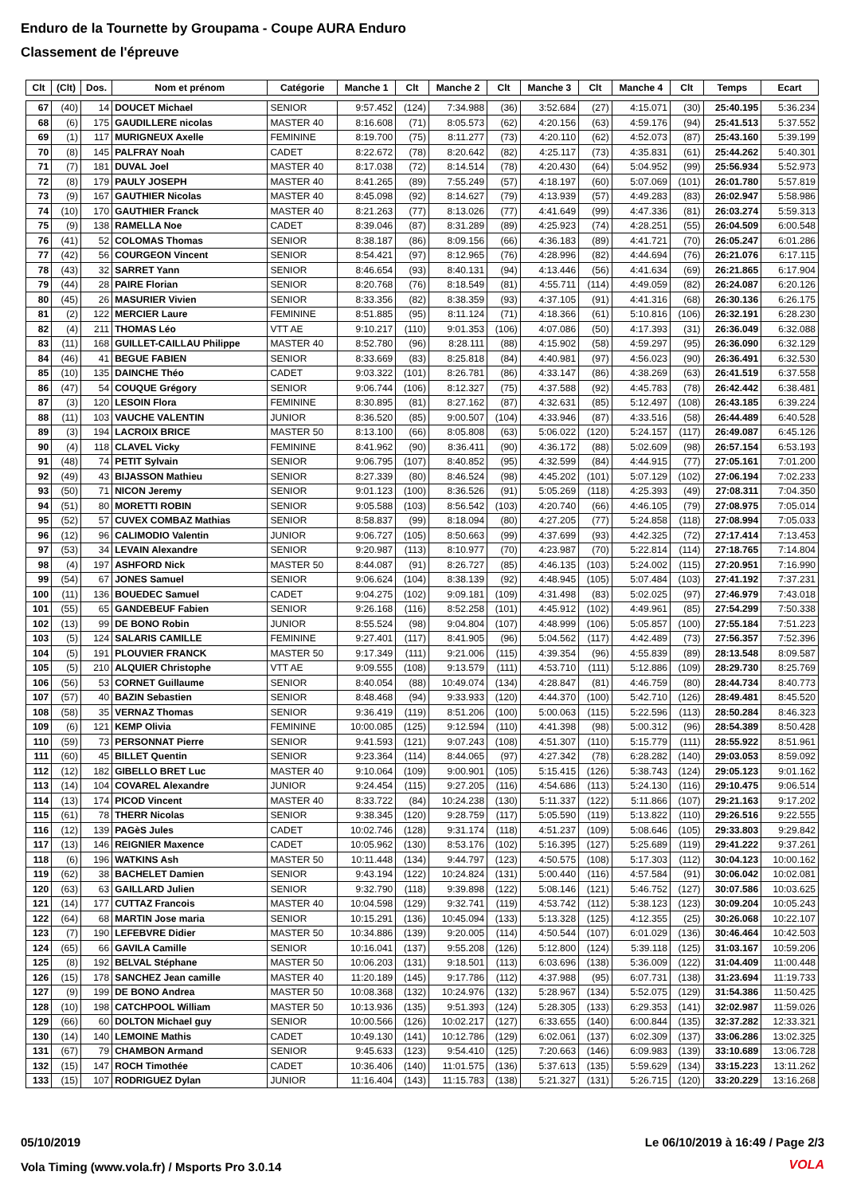Enduro de la Tournette by Groupama - Coupe AURA Enduro
Classement de l'épreuve
| Clt | (Clt) | Dos. | Nom et prénom | Catégorie | Manche 1 | Clt | Manche 2 | Clt | Manche 3 | Clt | Manche 4 | Clt | Temps | Ecart |
| --- | --- | --- | --- | --- | --- | --- | --- | --- | --- | --- | --- | --- | --- | --- |
| 67 | (40) | 14 | DOUCET Michael | SENIOR | 9:57.452 | (124) | 7:34.988 | (36) | 3:52.684 | (27) | 4:15.071 | (30) | 25:40.195 | 5:36.234 |
| 68 | (6) | 175 | GAUDILLERE nicolas | MASTER 40 | 8:16.608 | (71) | 8:05.573 | (62) | 4:20.156 | (63) | 4:59.176 | (94) | 25:41.513 | 5:37.552 |
| 69 | (1) | 117 | MURIGNEUX Axelle | FEMININE | 8:19.700 | (75) | 8:11.277 | (73) | 4:20.110 | (62) | 4:52.073 | (87) | 25:43.160 | 5:39.199 |
| 70 | (8) | 145 | PALFRAY Noah | CADET | 8:22.672 | (78) | 8:20.642 | (82) | 4:25.117 | (73) | 4:35.831 | (61) | 25:44.262 | 5:40.301 |
| 71 | (7) | 181 | DUVAL Joel | MASTER 40 | 8:17.038 | (72) | 8:14.514 | (78) | 4:20.430 | (64) | 5:04.952 | (99) | 25:56.934 | 5:52.973 |
| 72 | (8) | 179 | PAULY JOSEPH | MASTER 40 | 8:41.265 | (89) | 7:55.249 | (57) | 4:18.197 | (60) | 5:07.069 | (101) | 26:01.780 | 5:57.819 |
| 73 | (9) | 167 | GAUTHIER Nicolas | MASTER 40 | 8:45.098 | (92) | 8:14.627 | (79) | 4:13.939 | (57) | 4:49.283 | (83) | 26:02.947 | 5:58.986 |
| 74 | (10) | 170 | GAUTHIER Franck | MASTER 40 | 8:21.263 | (77) | 8:13.026 | (77) | 4:41.649 | (99) | 4:47.336 | (81) | 26:03.274 | 5:59.313 |
| 75 | (9) | 138 | RAMELLA Noe | CADET | 8:39.046 | (87) | 8:31.289 | (89) | 4:25.923 | (74) | 4:28.251 | (55) | 26:04.509 | 6:00.548 |
| 76 | (41) | 52 | COLOMAS Thomas | SENIOR | 8:38.187 | (86) | 8:09.156 | (66) | 4:36.183 | (89) | 4:41.721 | (70) | 26:05.247 | 6:01.286 |
| 77 | (42) | 56 | COURGEON Vincent | SENIOR | 8:54.421 | (97) | 8:12.965 | (76) | 4:28.996 | (82) | 4:44.694 | (76) | 26:21.076 | 6:17.115 |
| 78 | (43) | 32 | SARRET Yann | SENIOR | 8:46.654 | (93) | 8:40.131 | (94) | 4:13.446 | (56) | 4:41.634 | (69) | 26:21.865 | 6:17.904 |
| 79 | (44) | 28 | PAIRE Florian | SENIOR | 8:20.768 | (76) | 8:18.549 | (81) | 4:55.711 | (114) | 4:49.059 | (82) | 26:24.087 | 6:20.126 |
| 80 | (45) | 26 | MASURIER Vivien | SENIOR | 8:33.356 | (82) | 8:38.359 | (93) | 4:37.105 | (91) | 4:41.316 | (68) | 26:30.136 | 6:26.175 |
| 81 | (2) | 122 | MERCIER Laure | FEMININE | 8:51.885 | (95) | 8:11.124 | (71) | 4:18.366 | (61) | 5:10.816 | (106) | 26:32.191 | 6:28.230 |
| 82 | (4) | 211 | THOMAS Léo | VTT AE | 9:10.217 | (110) | 9:01.353 | (106) | 4:07.086 | (50) | 4:17.393 | (31) | 26:36.049 | 6:32.088 |
| 83 | (11) | 168 | GUILLET-CAILLAU Philippe | MASTER 40 | 8:52.780 | (96) | 8:28.111 | (88) | 4:15.902 | (58) | 4:59.297 | (95) | 26:36.090 | 6:32.129 |
| 84 | (46) | 41 | BEGUE FABIEN | SENIOR | 8:33.669 | (83) | 8:25.818 | (84) | 4:40.981 | (97) | 4:56.023 | (90) | 26:36.491 | 6:32.530 |
| 85 | (10) | 135 | DAINCHE Théo | CADET | 9:03.322 | (101) | 8:26.781 | (86) | 4:33.147 | (86) | 4:38.269 | (63) | 26:41.519 | 6:37.558 |
| 86 | (47) | 54 | COUQUE Grégory | SENIOR | 9:06.744 | (106) | 8:12.327 | (75) | 4:37.588 | (92) | 4:45.783 | (78) | 26:42.442 | 6:38.481 |
| 87 | (3) | 120 | LESOIN Flora | FEMININE | 8:30.895 | (81) | 8:27.162 | (87) | 4:32.631 | (85) | 5:12.497 | (108) | 26:43.185 | 6:39.224 |
| 88 | (11) | 103 | VAUCHE VALENTIN | JUNIOR | 8:36.520 | (85) | 9:00.507 | (104) | 4:33.946 | (87) | 4:33.516 | (58) | 26:44.489 | 6:40.528 |
| 89 | (3) | 194 | LACROIX BRICE | MASTER 50 | 8:13.100 | (66) | 8:05.808 | (63) | 5:06.022 | (120) | 5:24.157 | (117) | 26:49.087 | 6:45.126 |
| 90 | (4) | 118 | CLAVEL Vicky | FEMININE | 8:41.962 | (90) | 8:36.411 | (90) | 4:36.172 | (88) | 5:02.609 | (98) | 26:57.154 | 6:53.193 |
| 91 | (48) | 74 | PETIT Sylvain | SENIOR | 9:06.795 | (107) | 8:40.852 | (95) | 4:32.599 | (84) | 4:44.915 | (77) | 27:05.161 | 7:01.200 |
| 92 | (49) | 43 | BIJASSON Mathieu | SENIOR | 8:27.339 | (80) | 8:46.524 | (98) | 4:45.202 | (101) | 5:07.129 | (102) | 27:06.194 | 7:02.233 |
| 93 | (50) | 71 | NICON Jeremy | SENIOR | 9:01.123 | (100) | 8:36.526 | (91) | 5:05.269 | (118) | 4:25.393 | (49) | 27:08.311 | 7:04.350 |
| 94 | (51) | 80 | MORETTI ROBIN | SENIOR | 9:05.588 | (103) | 8:56.542 | (103) | 4:20.740 | (66) | 4:46.105 | (79) | 27:08.975 | 7:05.014 |
| 95 | (52) | 57 | CUVEX COMBAZ Mathias | SENIOR | 8:58.837 | (99) | 8:18.094 | (80) | 4:27.205 | (77) | 5:24.858 | (118) | 27:08.994 | 7:05.033 |
| 96 | (12) | 96 | CALIMODIO Valentin | JUNIOR | 9:06.727 | (105) | 8:50.663 | (99) | 4:37.699 | (93) | 4:42.325 | (72) | 27:17.414 | 7:13.453 |
| 97 | (53) | 34 | LEVAIN Alexandre | SENIOR | 9:20.987 | (113) | 8:10.977 | (70) | 4:23.987 | (70) | 5:22.814 | (114) | 27:18.765 | 7:14.804 |
| 98 | (4) | 197 | ASHFORD Nick | MASTER 50 | 8:44.087 | (91) | 8:26.727 | (85) | 4:46.135 | (103) | 5:24.002 | (115) | 27:20.951 | 7:16.990 |
| 99 | (54) | 67 | JONES Samuel | SENIOR | 9:06.624 | (104) | 8:38.139 | (92) | 4:48.945 | (105) | 5:07.484 | (103) | 27:41.192 | 7:37.231 |
| 100 | (11) | 136 | BOUEDEC Samuel | CADET | 9:04.275 | (102) | 9:09.181 | (109) | 4:31.498 | (83) | 5:02.025 | (97) | 27:46.979 | 7:43.018 |
| 101 | (55) | 65 | GANDEBEUF Fabien | SENIOR | 9:26.168 | (116) | 8:52.258 | (101) | 4:45.912 | (102) | 4:49.961 | (85) | 27:54.299 | 7:50.338 |
| 102 | (13) | 99 | DE BONO Robin | JUNIOR | 8:55.524 | (98) | 9:04.804 | (107) | 4:48.999 | (106) | 5:05.857 | (100) | 27:55.184 | 7:51.223 |
| 103 | (5) | 124 | SALARIS CAMILLE | FEMININE | 9:27.401 | (117) | 8:41.905 | (96) | 5:04.562 | (117) | 4:42.489 | (73) | 27:56.357 | 7:52.396 |
| 104 | (5) | 191 | PLOUVIER FRANCK | MASTER 50 | 9:17.349 | (111) | 9:21.006 | (115) | 4:39.354 | (96) | 4:55.839 | (89) | 28:13.548 | 8:09.587 |
| 105 | (5) | 210 | ALQUIER Christophe | VTT AE | 9:09.555 | (108) | 9:13.579 | (111) | 4:53.710 | (111) | 5:12.886 | (109) | 28:29.730 | 8:25.769 |
| 106 | (56) | 53 | CORNET Guillaume | SENIOR | 8:40.054 | (88) | 10:49.074 | (134) | 4:28.847 | (81) | 4:46.759 | (80) | 28:44.734 | 8:40.773 |
| 107 | (57) | 40 | BAZIN Sebastien | SENIOR | 8:48.468 | (94) | 9:33.933 | (120) | 4:44.370 | (100) | 5:42.710 | (126) | 28:49.481 | 8:45.520 |
| 108 | (58) | 35 | VERNAZ Thomas | SENIOR | 9:36.419 | (119) | 8:51.206 | (100) | 5:00.063 | (115) | 5:22.596 | (113) | 28:50.284 | 8:46.323 |
| 109 | (6) | 121 | KEMP Olivia | FEMININE | 10:00.085 | (125) | 9:12.594 | (110) | 4:41.398 | (98) | 5:00.312 | (96) | 28:54.389 | 8:50.428 |
| 110 | (59) | 73 | PERSONNAT Pierre | SENIOR | 9:41.593 | (121) | 9:07.243 | (108) | 4:51.307 | (110) | 5:15.779 | (111) | 28:55.922 | 8:51.961 |
| 111 | (60) | 45 | BILLET Quentin | SENIOR | 9:23.364 | (114) | 8:44.065 | (97) | 4:27.342 | (78) | 6:28.282 | (140) | 29:03.053 | 8:59.092 |
| 112 | (12) | 182 | GIBELLO BRET Luc | MASTER 40 | 9:10.064 | (109) | 9:00.901 | (105) | 5:15.415 | (126) | 5:38.743 | (124) | 29:05.123 | 9:01.162 |
| 113 | (14) | 104 | COVAREL Alexandre | JUNIOR | 9:24.454 | (115) | 9:27.205 | (116) | 4:54.686 | (113) | 5:24.130 | (116) | 29:10.475 | 9:06.514 |
| 114 | (13) | 174 | PICOD Vincent | MASTER 40 | 8:33.722 | (84) | 10:24.238 | (130) | 5:11.337 | (122) | 5:11.866 | (107) | 29:21.163 | 9:17.202 |
| 115 | (61) | 78 | THERR Nicolas | SENIOR | 9:38.345 | (120) | 9:28.759 | (117) | 5:05.590 | (119) | 5:13.822 | (110) | 29:26.516 | 9:22.555 |
| 116 | (12) | 139 | PAGèS Jules | CADET | 10:02.746 | (128) | 9:31.174 | (118) | 4:51.237 | (109) | 5:08.646 | (105) | 29:33.803 | 9:29.842 |
| 117 | (13) | 146 | REIGNIER Maxence | CADET | 10:05.962 | (130) | 8:53.176 | (102) | 5:16.395 | (127) | 5:25.689 | (119) | 29:41.222 | 9:37.261 |
| 118 | (6) | 196 | WATKINS Ash | MASTER 50 | 10:11.448 | (134) | 9:44.797 | (123) | 4:50.575 | (108) | 5:17.303 | (112) | 30:04.123 | 10:00.162 |
| 119 | (62) | 38 | BACHELET Damien | SENIOR | 9:43.194 | (122) | 10:24.824 | (131) | 5:00.440 | (116) | 4:57.584 | (91) | 30:06.042 | 10:02.081 |
| 120 | (63) | 63 | GAILLARD Julien | SENIOR | 9:32.790 | (118) | 9:39.898 | (122) | 5:08.146 | (121) | 5:46.752 | (127) | 30:07.586 | 10:03.625 |
| 121 | (14) | 177 | CUTTAZ Francois | MASTER 40 | 10:04.598 | (129) | 9:32.741 | (119) | 4:53.742 | (112) | 5:38.123 | (123) | 30:09.204 | 10:05.243 |
| 122 | (64) | 68 | MARTIN Jose maria | SENIOR | 10:15.291 | (136) | 10:45.094 | (133) | 5:13.328 | (125) | 4:12.355 | (25) | 30:26.068 | 10:22.107 |
| 123 | (7) | 190 | LEFEBVRE Didier | MASTER 50 | 10:34.886 | (139) | 9:20.005 | (114) | 4:50.544 | (107) | 6:01.029 | (136) | 30:46.464 | 10:42.503 |
| 124 | (65) | 66 | GAVILA Camille | SENIOR | 10:16.041 | (137) | 9:55.208 | (126) | 5:12.800 | (124) | 5:39.118 | (125) | 31:03.167 | 10:59.206 |
| 125 | (8) | 192 | BELVAL Stéphane | MASTER 50 | 10:06.203 | (131) | 9:18.501 | (113) | 6:03.696 | (138) | 5:36.009 | (122) | 31:04.409 | 11:00.448 |
| 126 | (15) | 178 | SANCHEZ Jean camille | MASTER 40 | 11:20.189 | (145) | 9:17.786 | (112) | 4:37.988 | (95) | 6:07.731 | (138) | 31:23.694 | 11:19.733 |
| 127 | (9) | 199 | DE BONO Andrea | MASTER 50 | 10:08.368 | (132) | 10:24.976 | (132) | 5:28.967 | (134) | 5:52.075 | (129) | 31:54.386 | 11:50.425 |
| 128 | (10) | 198 | CATCHPOOL William | MASTER 50 | 10:13.936 | (135) | 9:51.393 | (124) | 5:28.305 | (133) | 6:29.353 | (141) | 32:02.987 | 11:59.026 |
| 129 | (66) | 60 | DOLTON Michael guy | SENIOR | 10:00.566 | (126) | 10:02.217 | (127) | 6:33.655 | (140) | 6:00.844 | (135) | 32:37.282 | 12:33.321 |
| 130 | (14) | 140 | LEMOINE Mathis | CADET | 10:49.130 | (141) | 10:12.786 | (129) | 6:02.061 | (137) | 6:02.309 | (137) | 33:06.286 | 13:02.325 |
| 131 | (67) | 79 | CHAMBON Armand | SENIOR | 9:45.633 | (123) | 9:54.410 | (125) | 7:20.663 | (146) | 6:09.983 | (139) | 33:10.689 | 13:06.728 |
| 132 | (15) | 147 | ROCH Timothée | CADET | 10:36.406 | (140) | 11:01.575 | (136) | 5:37.613 | (135) | 5:59.629 | (134) | 33:15.223 | 13:11.262 |
| 133 | (15) | 107 | RODRIGUEZ Dylan | JUNIOR | 11:16.404 | (143) | 11:15.783 | (138) | 5:21.327 | (131) | 5:26.715 | (120) | 33:20.229 | 13:16.268 |
05/10/2019
Le 06/10/2019 à 16:49 / Page 2/3
Vola Timing (www.vola.fr) / Msports Pro 3.0.14
VOLA